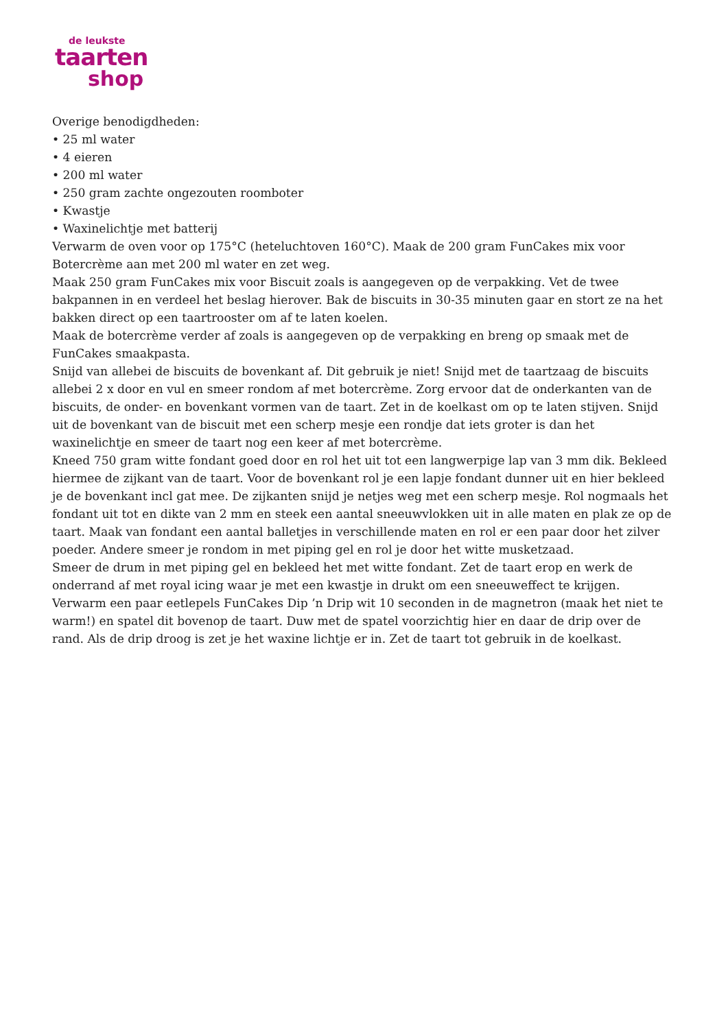de leukste
taarten
shop
Overige benodigdheden:
• 25 ml water
• 4 eieren
• 200 ml water
• 250 gram zachte ongezouten roomboter
• Kwastje
• Waxinelichtje met batterij
Verwarm de oven voor op 175°C (heteluchtoven 160°C). Maak de 200 gram FunCakes mix voor Botercrème aan met 200 ml water en zet weg.
Maak 250 gram FunCakes mix voor Biscuit zoals is aangegeven op de verpakking. Vet de twee bakpannen in en verdeel het beslag hierover. Bak de biscuits in 30-35 minuten gaar en stort ze na het bakken direct op een taartrooster om af te laten koelen.
Maak de botercrème verder af zoals is aangegeven op de verpakking en breng op smaak met de FunCakes smaakpasta.
Snijd van allebei de biscuits de bovenkant af. Dit gebruik je niet! Snijd met de taartzaag de biscuits allebei 2 x door en vul en smeer rondom af met botercrème. Zorg ervoor dat de onderkanten van de biscuits, de onder- en bovenkant vormen van de taart. Zet in de koelkast om op te laten stijven. Snijd uit de bovenkant van de biscuit met een scherp mesje een rondje dat iets groter is dan het waxinelichtje en smeer de taart nog een keer af met botercrème.
Kneed 750 gram witte fondant goed door en rol het uit tot een langwerpige lap van 3 mm dik. Bekleed hiermee de zijkant van de taart. Voor de bovenkant rol je een lapje fondant dunner uit en hier bekleed je de bovenkant incl gat mee. De zijkanten snijd je netjes weg met een scherp mesje. Rol nogmaals het fondant uit tot en dikte van 2 mm en steek een aantal sneeuwvlokken uit in alle maten en plak ze op de taart. Maak van fondant een aantal balletjes in verschillende maten en rol er een paar door het zilver poeder. Andere smeer je rondom in met piping gel en rol je door het witte musketzaad.
Smeer de drum in met piping gel en bekleed het met witte fondant. Zet de taart erop en werk de onderrand af met royal icing waar je met een kwastje in drukt om een sneeuweffect te krijgen. Verwarm een paar eetlepels FunCakes Dip ’n Drip wit 10 seconden in de magnetron (maak het niet te warm!) en spatel dit bovenop de taart. Duw met de spatel voorzichtig hier en daar de drip over de rand. Als de drip droog is zet je het waxine lichtje er in. Zet de taart tot gebruik in de koelkast.